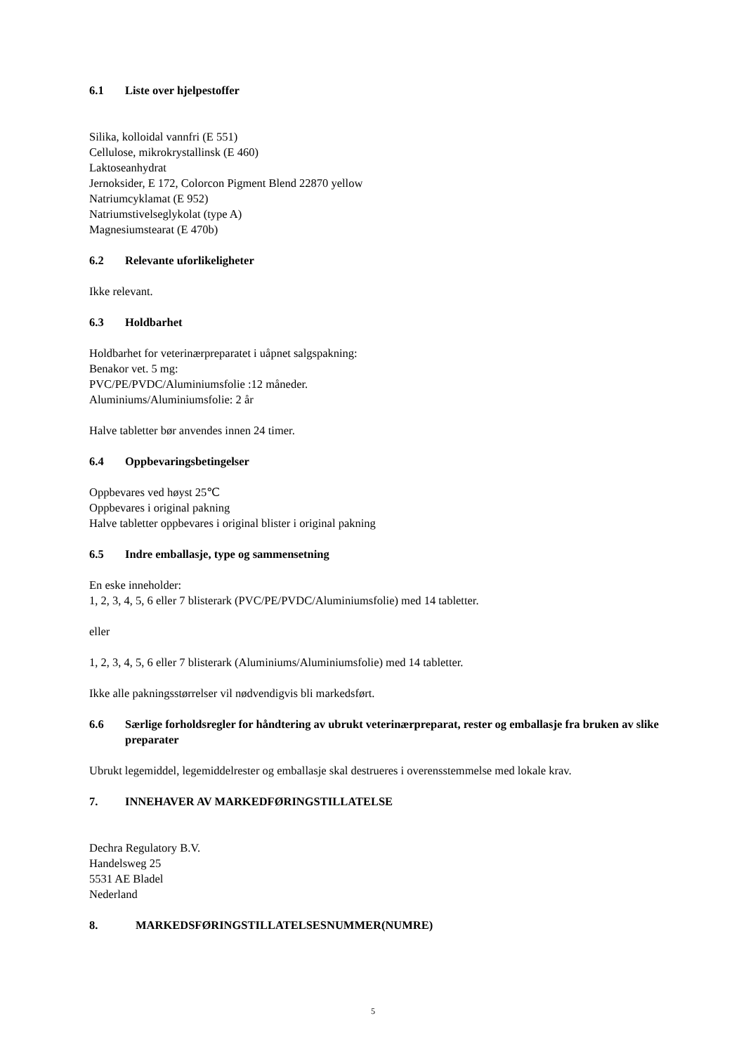6.1 Liste over hjelpestoffer
Silika, kolloidal vannfri (E 551)
Cellulose, mikrokrystallinsk (E 460)
Laktoseanhydrat
Jernoksider, E 172, Colorcon Pigment Blend 22870 yellow
Natriumcyklamat (E 952)
Natriumstivelseglykolat (type A)
Magnesiumstearat (E 470b)
6.2 Relevante uforlikeligheter
Ikke relevant.
6.3 Holdbarhet
Holdbarhet for veterinærpreparatet i uåpnet salgspakning:
Benakor vet. 5 mg:
PVC/PE/PVDC/Aluminiumsfolie :12 måneder.
Aluminiums/Aluminiumsfolie: 2 år
Halve tabletter bør anvendes innen 24 timer.
6.4 Oppbevaringsbetingelser
Oppbevares ved høyst 25℃
Oppbevares i original pakning
Halve tabletter oppbevares i original blister i original pakning
6.5 Indre emballasje, type og sammensetning
En eske inneholder:
1, 2, 3, 4, 5, 6 eller 7 blisterark (PVC/PE/PVDC/Aluminiumsfolie) med 14 tabletter.
eller
1, 2, 3, 4, 5, 6 eller 7 blisterark (Aluminiums/Aluminiumsfolie) med 14 tabletter.
Ikke alle pakningsstørrelser vil nødvendigvis bli markedsført.
6.6 Særlige forholdsregler for håndtering av ubrukt veterinærpreparat, rester og emballasje fra bruken av slike preparater
Ubrukt legemiddel, legemiddelrester og emballasje skal destrueres i overensstemmelse med lokale krav.
7. INNEHAVER AV MARKEDFØRINGSTILLATELSE
Dechra Regulatory B.V.
Handelsweg 25
5531 AE Bladel
Nederland
8. MARKEDSFØRINGSTILLATELSESNUMMER(NUMRE)
5